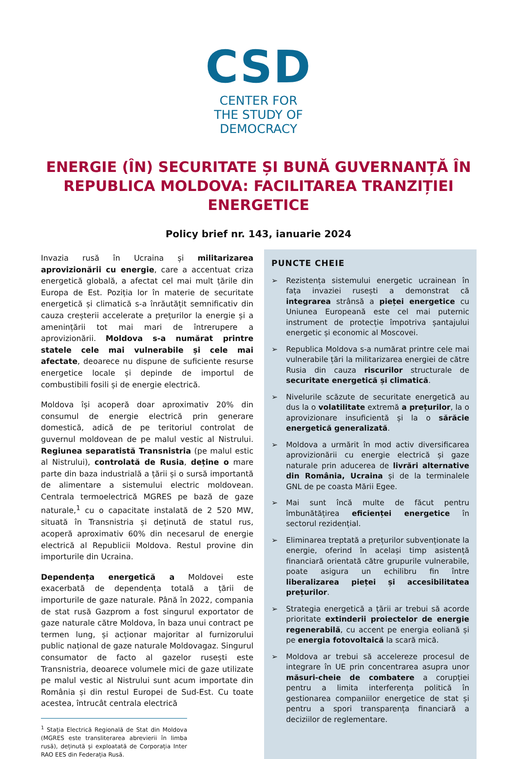CSD
CENTER FOR
THE STUDY OF
DEMOCRACY
ENERGIE (ÎN) SECURITATE ȘI BUNĂ GUVERNANȚĂ ÎN REPUBLICA MOLDOVA: FACILITAREA TRANZIȚIEI ENERGETICE
Policy brief nr. 143, ianuarie 2024
Invazia rusă în Ucraina și militarizarea aprovizionării cu energie, care a accentuat criza energetică globală, a afectat cel mai mult țările din Europa de Est. Poziția lor în materie de securitate energetică și climatică s-a înrăutățit semnificativ din cauza creșterii accelerate a prețurilor la energie și a amenințării tot mai mari de întrerupere a aprovizionării. Moldova s-a numărat printre statele cele mai vulnerabile și cele mai afectate, deoarece nu dispune de suficiente resurse energetice locale și depinde de importul de combustibili fosili și de energie electrică.
Moldova își acoperă doar aproximativ 20% din consumul de energie electrică prin generare domestică, adică de pe teritoriul controlat de guvernul moldovean de pe malul vestic al Nistrului. Regiunea separatistă Transnistria (pe malul estic al Nistrului), controlată de Rusia, deține o mare parte din baza industrială a țării și o sursă importantă de alimentare a sistemului electric moldovean. Centrala termoelectrică MGRES pe bază de gaze naturale,<sup>1</sup> cu o capacitate instalată de 2 520 MW, situată în Transnistria și deținută de statul rus, acoperă aproximativ 60% din necesarul de energie electrică al Republicii Moldova. Restul provine din importurile din Ucraina.
Dependența energetică a Moldovei este exacerbată de dependența totală a țării de importurile de gaze naturale. Până în 2022, compania de stat rusă Gazprom a fost singurul exportator de gaze naturale către Moldova, în baza unui contract pe termen lung, și acționar majoritar al furnizorului public național de gaze naturale Moldovagaz. Singurul consumator de facto al gazelor rusești este Transnistria, deoarece volumele mici de gaze utilizate pe malul vestic al Nistrului sunt acum importate din România și din restul Europei de Sud-Est. Cu toate acestea, întrucât centrala electrică
<sup>1</sup> Stația Electrică Regională de Stat din Moldova (MGRES este transliterarea abrevierii în limba rusă), deținută și exploatată de Corporația Inter RAO EES din Federația Rusă.
PUNCTE CHEIE
➢ Rezistența sistemului energetic ucrainean în fața invaziei rusești a demonstrat că integrarea strânsă a pieței energetice cu Uniunea Europeană este cel mai puternic instrument de protecție împotriva șantajului energetic și economic al Moscovei.
➢ Republica Moldova s-a numărat printre cele mai vulnerabile țări la militarizarea energiei de către Rusia din cauza riscurilor structurale de securitate energetică și climatică.
➢ Nivelurile scăzute de securitate energetică au dus la o volatilitate extremă a prețurilor, la o aprovizionare insuficientă și la o sărăcie energetică generalizată.
➢ Moldova a urmărit în mod activ diversificarea aprovizionării cu energie electrică și gaze naturale prin aducerea de livrări alternative din România, Ucraina și de la terminalele GNL de pe coasta Mării Egee.
➢ Mai sunt încă multe de făcut pentru îmbunătățirea eficienței energetice în sectorul rezidențial.
➢ Eliminarea treptată a prețurilor subvenționate la energie, oferind în același timp asistență financiară orientată către grupurile vulnerabile, poate asigura un echilibru fin între liberalizarea pieței și accesibilitatea prețurilor.
➢ Strategia energetică a țării ar trebui să acorde prioritate extinderii proiectelor de energie regenerabilă, cu accent pe energia eoliană și pe energia fotovoltaică la scară mică.
➢ Moldova ar trebui să accelereze procesul de integrare în UE prin concentrarea asupra unor măsuri-cheie de combatere a corupției pentru a limita interferența politică în gestionarea companiilor energetice de stat și pentru a spori transparența financiară a deciziilor de reglementare.